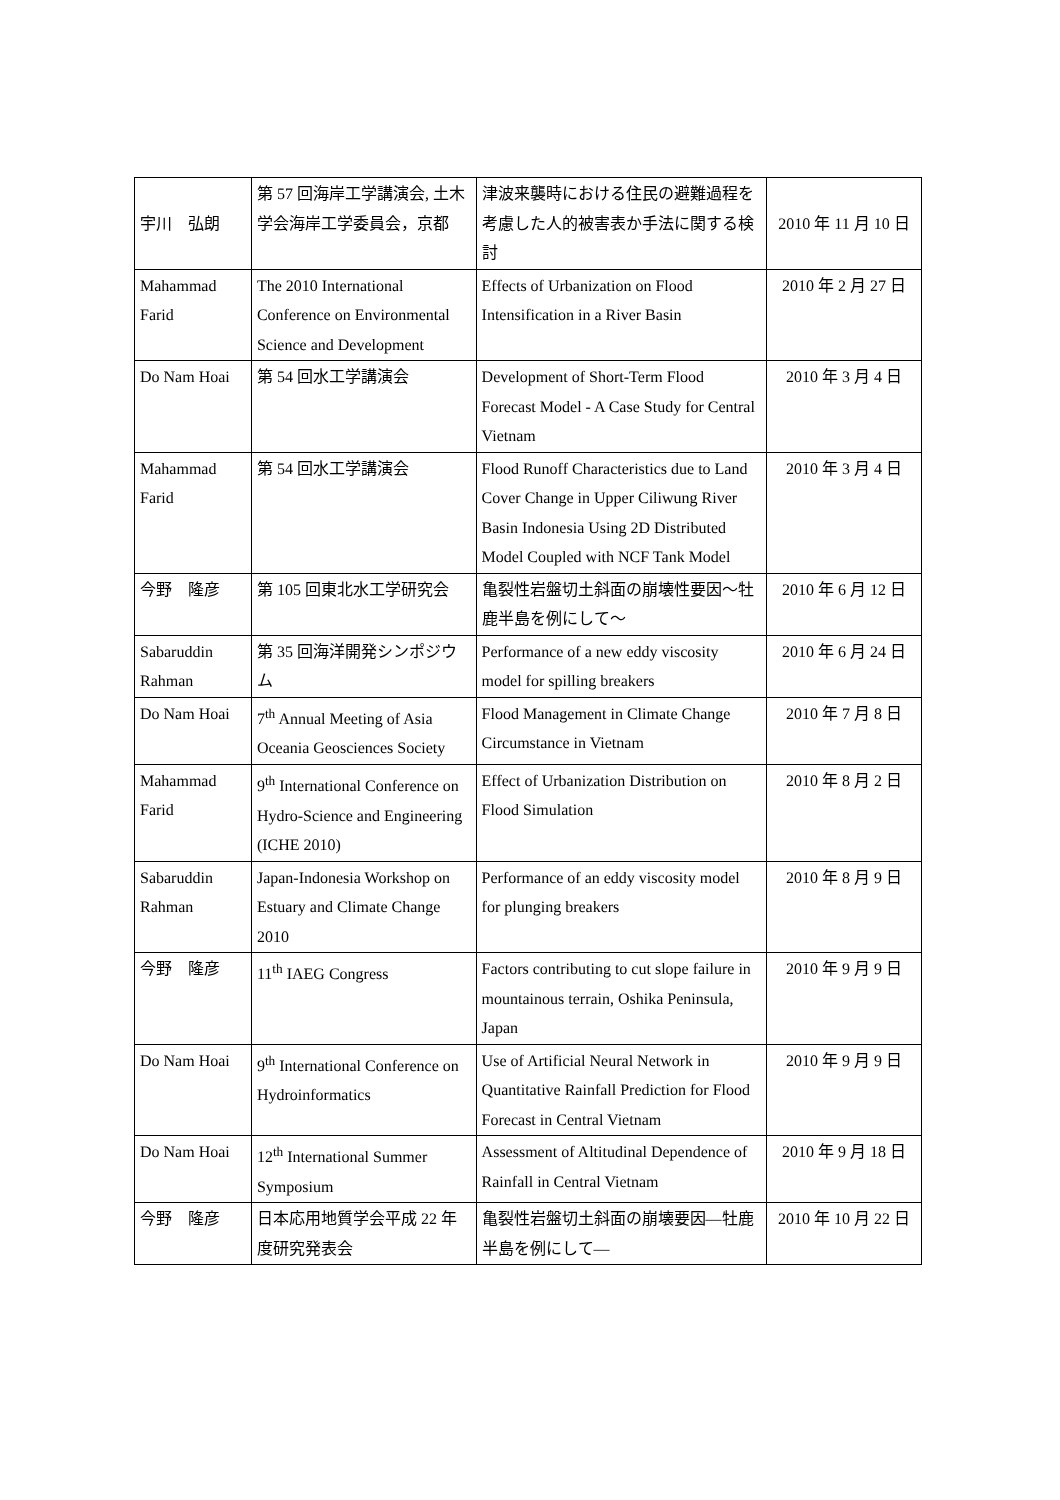| 宇川 弘朗 | 第 57 回海岸工学講演会, 土木学会海岸工学委員会，京都 | 津波来襲時における住民の避難過程を考慮した人的被害表か手法に関する検討 | 2010 年 11 月 10 日 |
| Mahammad Farid | The 2010 International Conference on Environmental Science and Development | Effects of Urbanization on Flood Intensification in a River Basin | 2010 年 2 月 27 日 |
| Do Nam Hoai | 第 54 回水工学講演会 | Development of Short-Term Flood Forecast Model - A Case Study for Central Vietnam | 2010 年 3 月 4 日 |
| Mahammad Farid | 第 54 回水工学講演会 | Flood Runoff Characteristics due to Land Cover Change in Upper Ciliwung River Basin Indonesia Using 2D Distributed Model Coupled with NCF Tank Model | 2010 年 3 月 4 日 |
| 今野 隆彦 | 第 105 回東北水工学研究会 | 亀裂性岩盤切土斜面の崩壊性要因～牡鹿半島を例にして～ | 2010 年 6 月 12 日 |
| Sabaruddin Rahman | 第 35 回海洋開発シンポジウム | Performance of a new eddy viscosity model for spilling breakers | 2010 年 6 月 24 日 |
| Do Nam Hoai | 7<sup>th</sup> Annual Meeting of Asia Oceania Geosciences Society | Flood Management in Climate Change Circumstance in Vietnam | 2010 年 7 月 8 日 |
| Mahammad Farid | 9<sup>th</sup> International Conference on Hydro-Science and Engineering (ICHE 2010) | Effect of Urbanization Distribution on Flood Simulation | 2010 年 8 月 2 日 |
| Sabaruddin Rahman | Japan-Indonesia Workshop on Estuary and Climate Change 2010 | Performance of an eddy viscosity model for plunging breakers | 2010 年 8 月 9 日 |
| 今野 隆彦 | 11<sup>th</sup> IAEG Congress | Factors contributing to cut slope failure in mountainous terrain, Oshika Peninsula, Japan | 2010 年 9 月 9 日 |
| Do Nam Hoai | 9<sup>th</sup> International Conference on Hydroinformatics | Use of Artificial Neural Network in Quantitative Rainfall Prediction for Flood Forecast in Central Vietnam | 2010 年 9 月 9 日 |
| Do Nam Hoai | 12<sup>th</sup> International Summer Symposium | Assessment of Altitudinal Dependence of Rainfall in Central Vietnam | 2010 年 9 月 18 日 |
| 今野 隆彦 | 日本応用地質学会平成 22 年度研究発表会 | 亀裂性岩盤切土斜面の崩壊要因—牡鹿半島を例にして— | 2010 年 10 月 22 日 |